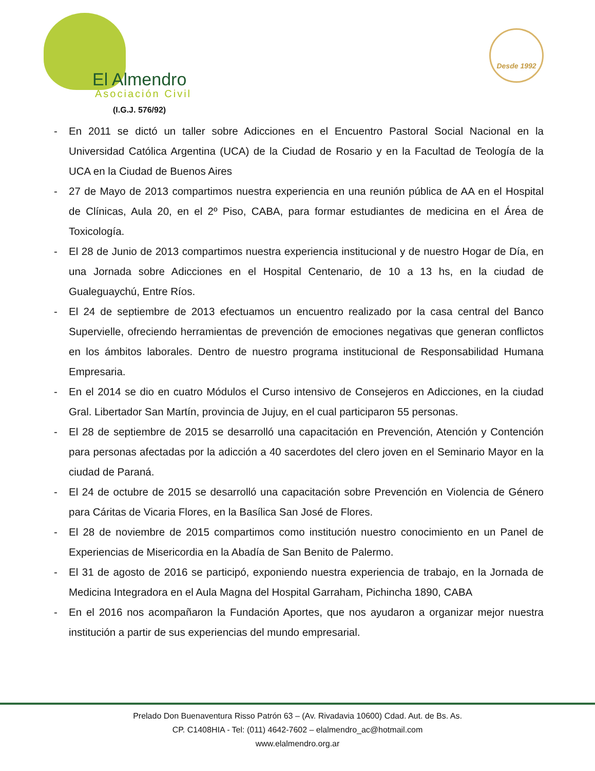El Almendro
Asociación Civil
(I.G.J. 576/92)
Desde 1992
- En 2011 se dictó un taller sobre Adicciones en el Encuentro Pastoral Social Nacional en la Universidad Católica Argentina (UCA) de la Ciudad de Rosario y en la Facultad de Teología de la UCA en la Ciudad de Buenos Aires
- 27 de Mayo de 2013 compartimos nuestra experiencia en una reunión pública de AA en el Hospital de Clínicas, Aula 20, en el 2º Piso, CABA, para formar estudiantes de medicina en el Área de Toxicología.
- El 28 de Junio de 2013 compartimos nuestra experiencia institucional y de nuestro Hogar de Día, en una Jornada sobre Adicciones en el Hospital Centenario, de 10 a 13 hs, en la ciudad de Gualeguaychú, Entre Ríos.
- El 24 de septiembre de 2013 efectuamos un encuentro realizado por la casa central del Banco Supervielle, ofreciendo herramientas de prevención de emociones negativas que generan conflictos en los ámbitos laborales. Dentro de nuestro programa institucional de Responsabilidad Humana Empresaria.
- En el 2014 se dio en cuatro Módulos el Curso intensivo de Consejeros en Adicciones, en la ciudad Gral. Libertador San Martín, provincia de Jujuy, en el cual participaron 55 personas.
- El 28 de septiembre de 2015 se desarrolló una capacitación en Prevención, Atención y Contención para personas afectadas por la adicción a 40 sacerdotes del clero joven en el Seminario Mayor en la ciudad de Paraná.
- El 24 de octubre de 2015 se desarrolló una capacitación sobre Prevención en Violencia de Género para Cáritas de Vicaria Flores, en la Basílica San José de Flores.
- El 28 de noviembre de 2015 compartimos como institución nuestro conocimiento en un Panel de Experiencias de Misericordia en la Abadía de San Benito de Palermo.
- El 31 de agosto de 2016 se participó, exponiendo nuestra experiencia de trabajo, en la Jornada de Medicina Integradora en el Aula Magna del Hospital Garraham, Pichincha 1890, CABA
- En el 2016 nos acompañaron la Fundación Aportes, que nos ayudaron a organizar mejor nuestra institución a partir de sus experiencias del mundo empresarial.
Prelado Don Buenaventura Risso Patrón 63 – (Av. Rivadavia 10600) Cdad. Aut. de Bs. As.
CP. C1408HIA - Tel: (011) 4642-7602 – elalmendro_ac@hotmail.com
www.elalmendro.org.ar